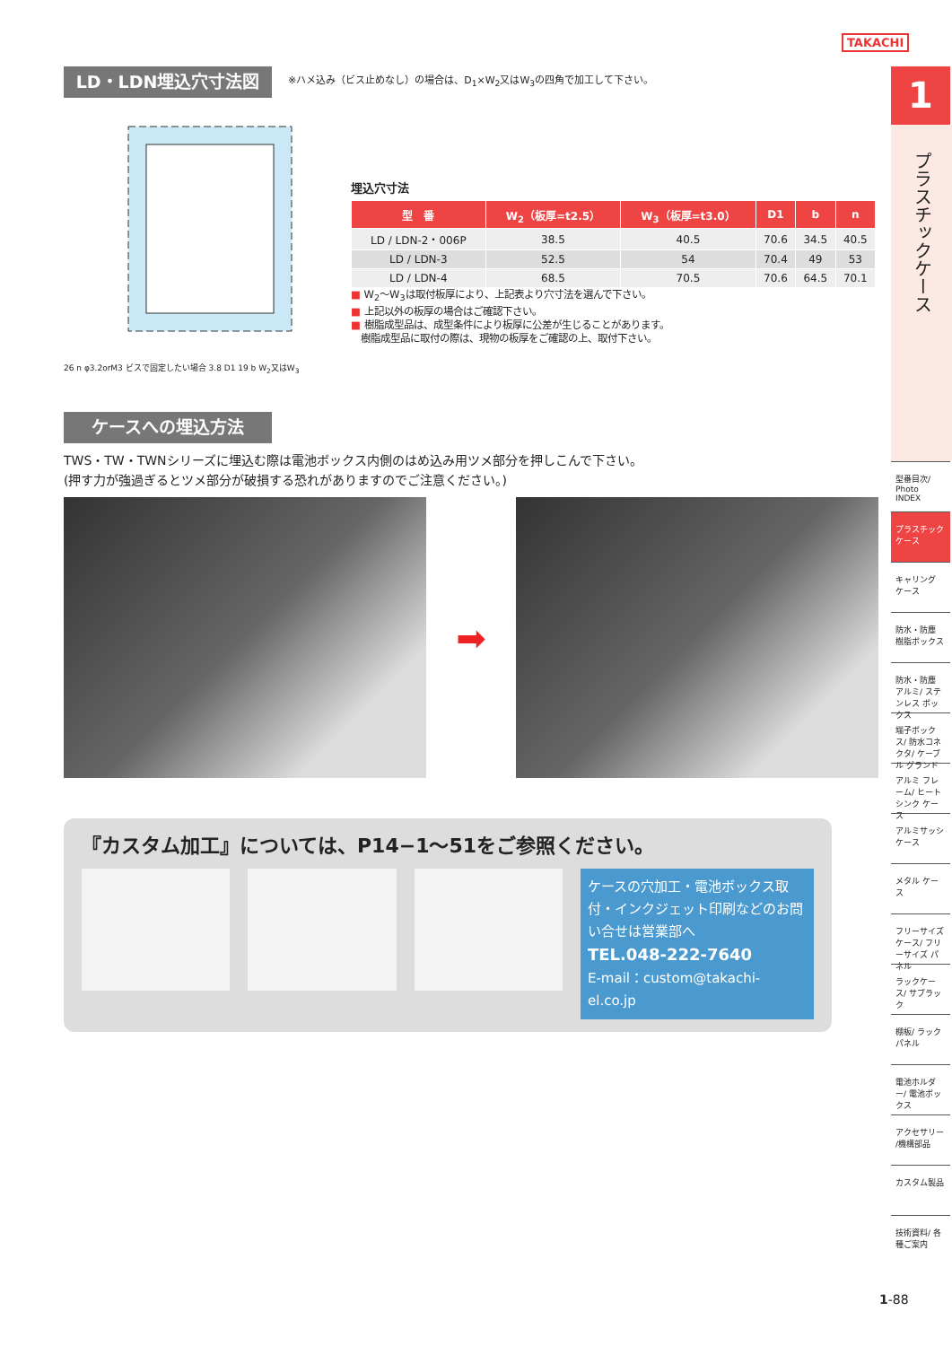TAKACHI
LD・LDN埋込穴寸法図 ※ハメ込み（ビス止めなし）の場合は、D<sub>1</sub>×W<sub>2</sub>又はW<sub>3</sub>の四角で加工して下さい。
26 n φ3.2orM3 ビスで固定したい場合 3.8 D1 19 b W<sub>2</sub>又はW<sub>3</sub>
埋込穴寸法
| 型 番 | W<sub>2</sub>（板厚=t2.5） | W<sub>3</sub>（板厚=t3.0） | D1 | b | n |
| --- | --- | --- | --- | --- | --- |
| LD / LDN-2・006P | 38.5 | 40.5 | 70.6 | 34.5 | 40.5 |
| LD / LDN-3 | 52.5 | 54 | 70.4 | 49 | 53 |
| LD / LDN-4 | 68.5 | 70.5 | 70.6 | 64.5 | 70.1 |
■ W<sub>2</sub>～W<sub>3</sub>は取付板厚により、上記表より穴寸法を選んで下さい。
■ 上記以外の板厚の場合はご確認下さい。
■ 樹脂成型品は、成型条件により板厚に公差が生じることがあります。
　樹脂成型品に取付の際は、現物の板厚をご確認の上、取付下さい。
ケースへの埋込方法
TWS・TW・TWNシリーズに埋込む際は電池ボックス内側のはめ込み用ツメ部分を押しこんで下さい。
(押す力が強過ぎるとツメ部分が破損する恐れがありますのでご注意ください。)
➡
『カスタム加工』については、P14−1～51をご参照ください。
ケースの穴加工・電池ボックス取付・インクジェット印刷などのお問い合せは営業部へ
TEL.048-222-7640
E-mail：custom@takachi-el.co.jp
1
プラスチックケース
型番目次/ Photo INDEX
プラスチック ケース
キャリング ケース
防水・防塵 樹脂ボックス
防水・防塵 アルミ/ ステンレス ボックス
端子ボックス/ 防水コネクタ/ ケーブル グランド
アルミ フレーム/ ヒートシンク ケース
アルミサッシ ケース
メタル ケース
フリーサイズ ケース/ フリーサイズ パネル
ラックケース/ サブラック
棚板/ ラックパネル
電池ホルダー/ 電池ボックス
アクセサリー /機構部品
カスタム製品
技術資料/ 各種ご案内
1-88